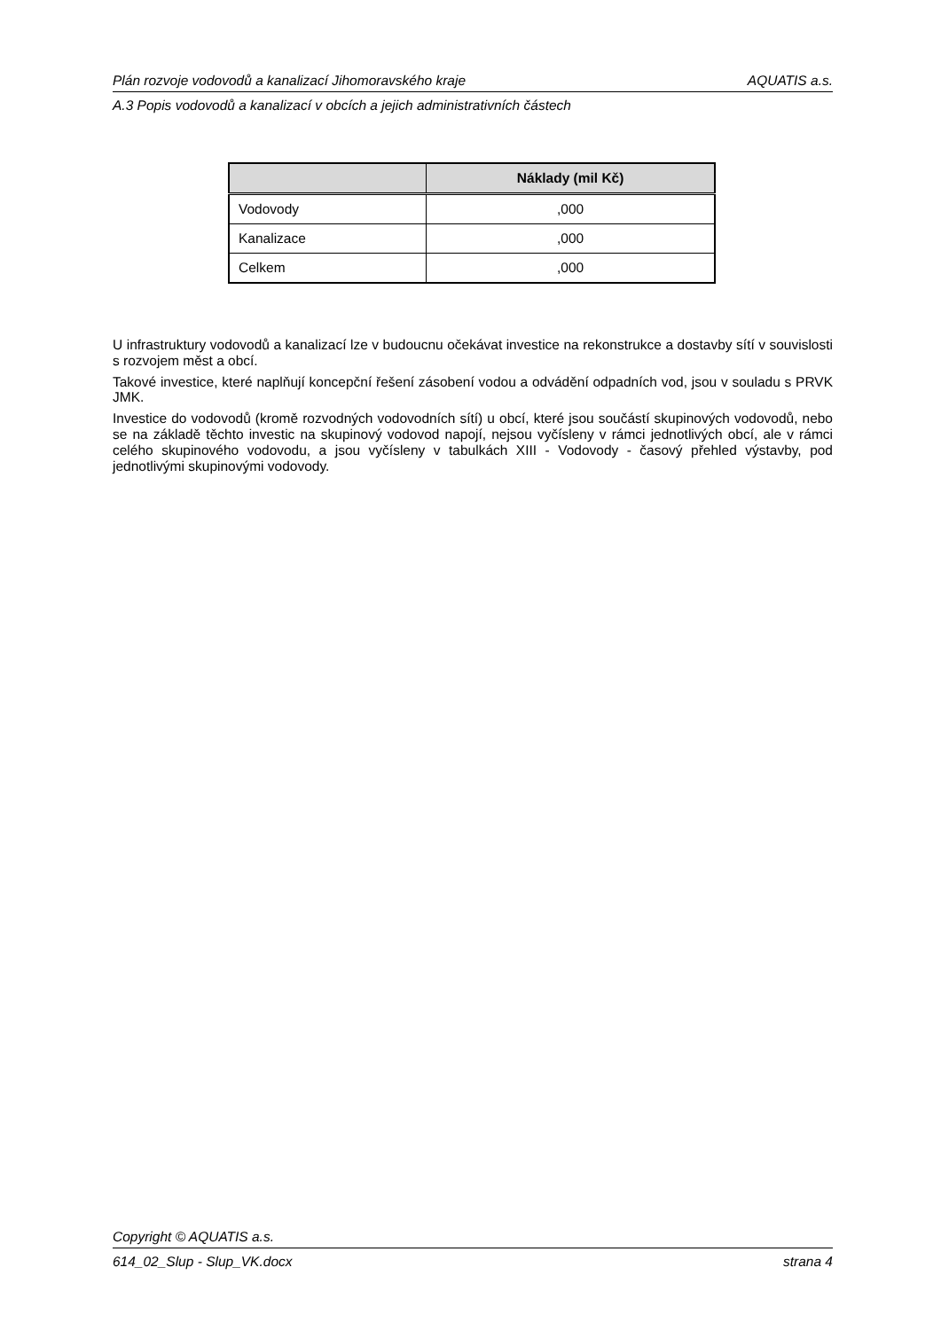Plán rozvoje vodovodů a kanalizací Jihomoravského kraje AQUATIS a.s.
A.3 Popis vodovodů a kanalizací v obcích a jejich administrativních částech
| | Náklady (mil Kč) |
| --- | --- |
| Vodovody | ,000 |
| Kanalizace | ,000 |
| Celkem | ,000 |
U infrastruktury vodovodů a kanalizací lze v budoucnu očekávat investice na rekonstrukce a dostavby sítí v souvislosti s rozvojem měst a obcí.
Takové investice, které naplňují koncepční řešení zásobení vodou a odvádění odpadních vod, jsou v souladu s PRVK JMK.
Investice do vodovodů (kromě rozvodných vodovodních sítí) u obcí, které jsou součástí skupinových vodovodů, nebo se na základě těchto investic na skupinový vodovod napojí, nejsou vyčísleny v rámci jednotlivých obcí, ale v rámci celého skupinového vodovodu, a jsou vyčísleny v tabulkách XIII - Vodovody - časový přehled výstavby, pod jednotlivými skupinovými vodovody.
Copyright © AQUATIS a.s.
614_02_Slup - Slup_VK.docx strana 4